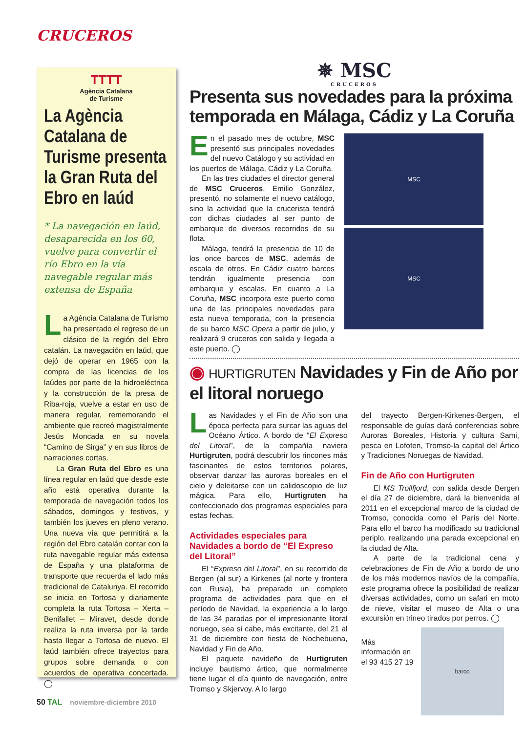CRUCEROS
TTTT
Agència Catalana
de Turisme
La Agència Catalana de Turisme presenta la Gran Ruta del Ebro en laúd
* La navegación en laúd, desaparecida en los 60, vuelve para convertir el río Ebro en la vía navegable regular más extensa de España
La Agència Catalana de Turismo ha presentado el regreso de un clásico de la región del Ebro catalán. La navegación en laúd, que dejó de operar en 1965 con la compra de las licencias de los laúdes por parte de la hidroeléctrica y la construcción de la presa de Riba-roja, vuelve a estar en uso de manera regular, rememorando el ambiente que recreó magistralmente Jesús Moncada en su novela “Camino de Sirga” y en sus libros de narraciones cortas.
La Gran Ruta del Ebro es una línea regular en laúd que desde este año está operativa durante la temporada de navegación todos los sábados, domingos y festivos, y también los jueves en pleno verano. Una nueva vía que permitirá a la región del Ebro catalán contar con la ruta navegable regular más extensa de España y una plataforma de transporte que recuerda el lado más tradicional de Catalunya. El recorrido se inicia en Tortosa y diariamente completa la ruta Tortosa – Xerta – Benifallet – Miravet, desde donde realiza la ruta inversa por la tarde hasta llegar a Tortosa de nuevo. El laúd también ofrece trayectos para grupos sobre demanda o con acuerdos de operativa concertada. ◯
✵ MSC
CRUCEROS
Presenta sus novedades para la próxima temporada en Málaga, Cádiz y La Coruña
En el pasado mes de octubre, MSC presentó sus principales novedades del nuevo Catálogo y su actividad en los puertos de Málaga, Cádiz y La Coruña.
En las tres ciudades el director general de MSC Cruceros, Emilio González, presentó, no solamente el nuevo catálogo, sino la actividad que la crucerista tendrá con dichas ciudades al ser punto de embarque de diversos recorridos de su flota.
Málaga, tendrá la presencia de 10 de los once barcos de MSC, además de escala de otros. En Cádiz cuatro barcos tendrán igualmente presencia con embarque y escalas. En cuanto a La Coruña, MSC incorpora este puerto como una de las principales novedades para esta nueva temporada, con la presencia de su barco MSC Opera a partir de julio, y realizará 9 cruceros con salida y llegada a este puerto. ◯
MSC
MSC
◉ HURTIGRUTEN Navidades y Fin de Año por el litoral noruego
Las Navidades y el Fin de Año son una época perfecta para surcar las aguas del Océano Ártico. A bordo de “El Expreso del Litoral”, de la compañía naviera Hurtigruten, podrá descubrir los rincones más fascinantes de estos territorios polares, observar danzar las auroras boreales en el cielo y deleitarse con un calidoscopio de luz mágica. Para ello, Hurtigruten ha confeccionado dos programas especiales para estas fechas.
Actividades especiales para Navidades a bordo de “El Expreso del Litoral”
El “Expreso del Litoral”, en su recorrido de Bergen (al sur) a Kirkenes (al norte y frontera con Rusia), ha preparado un completo programa de actividades para que en el período de Navidad, la experiencia a lo largo de las 34 paradas por el impresionante litoral noruego, sea si cabe, más excitante, del 21 al 31 de diciembre con fiesta de Nochebuena, Navidad y Fin de Año.
El paquete navideño de Hurtigruten incluye bautismo ártico, que normalmente tiene lugar el día quinto de navegación, entre Tromso y Skjervoy. A lo largo
del trayecto Bergen-Kirkenes-Bergen, el responsable de guías dará conferencias sobre Auroras Boreales, Historia y cultura Sami, pesca en Lofoten, Tromso-la capital del Ártico y Tradiciones Noruegas de Navidad.
Fin de Año con Hurtigruten
El MS Trollfjord, con salida desde Bergen el día 27 de diciembre, dará la bienvenida al 2011 en el excepcional marco de la ciudad de Tromso, conocida como el París del Norte. Para ello el barco ha modificado su tradicional periplo, realizando una parada excepcional en la ciudad de Alta.
A parte de la tradicional cena y celebraciones de Fin de Año a bordo de uno de los más modernos navíos de la compañía, este programa ofrece la posibilidad de realizar diversas actividades, como un safari en moto de nieve, visitar el museo de Alta o una excursión en trineo tirados por perros. ◯
Más información en el 93 415 27 19
barco
50 TAL noviembre-diciembre 2010